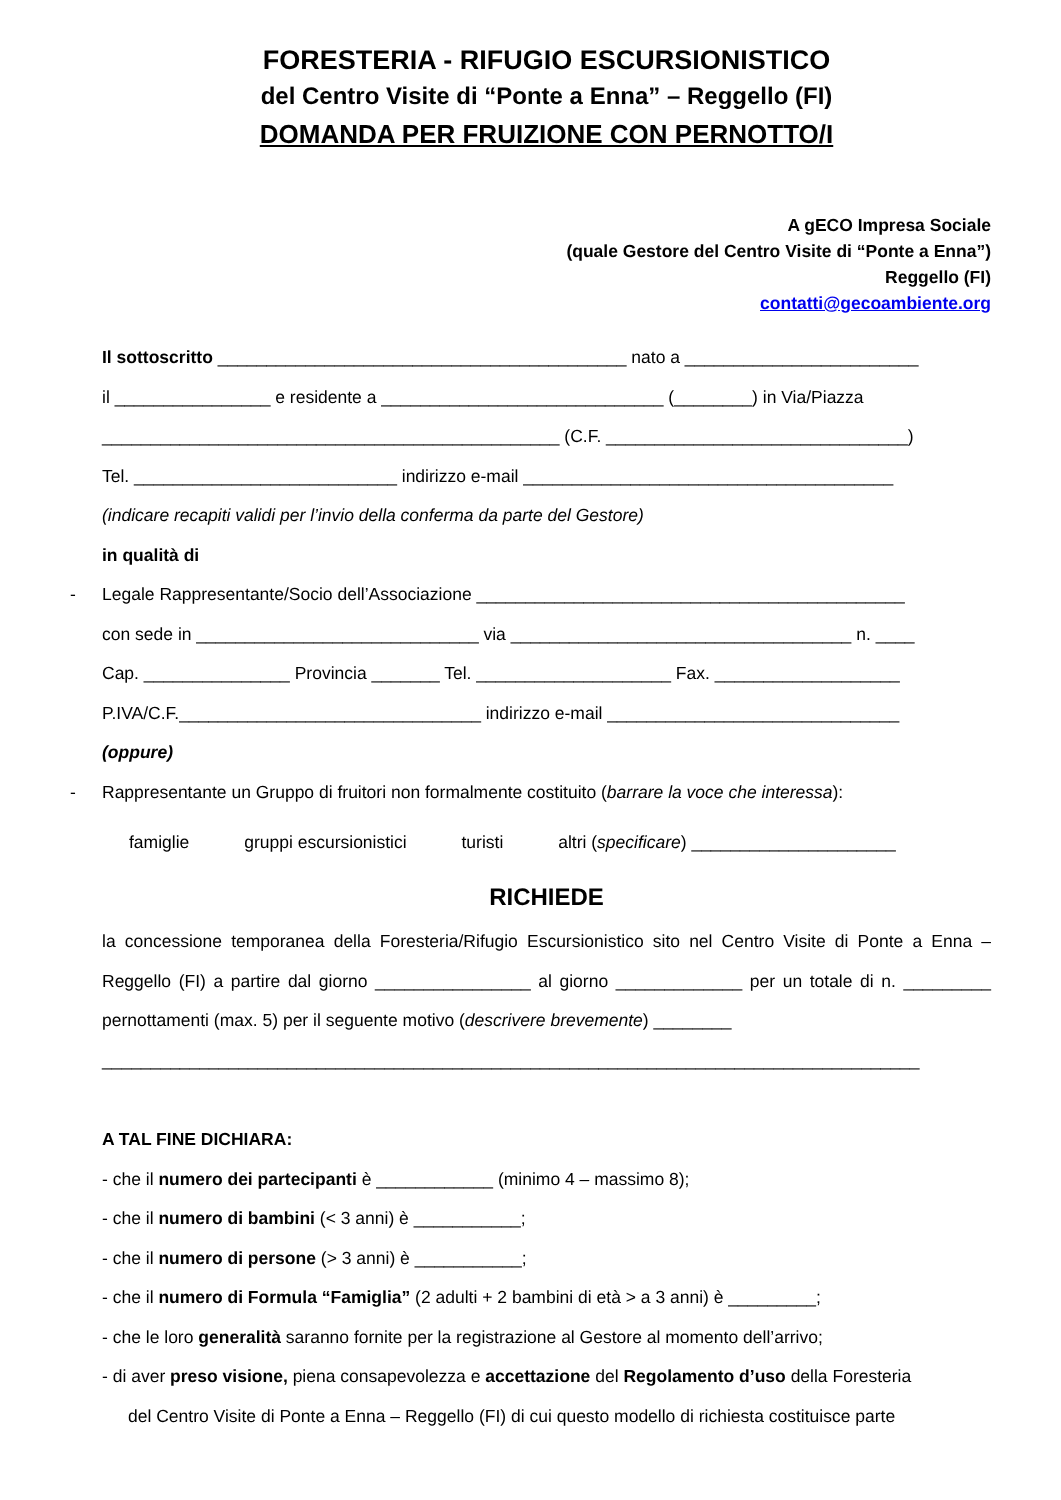FORESTERIA - RIFUGIO ESCURSIONISTICO
del Centro Visite di “Ponte a Enna” – Reggello (FI)
DOMANDA PER FRUIZIONE CON PERNOTTO/I
A gECO Impresa Sociale
(quale Gestore del Centro Visite di “Ponte a Enna”)
Reggello (FI)
contatti@gecoambiente.org
Il sottoscritto __________________________________________ nato a ________________________
il ________________ e residente a _____________________________ (________) in Via/Piazza
_______________________________________________ (C.F. _______________________________)
Tel. ___________________________ indirizzo e-mail ______________________________________
(indicare recapiti validi per l’invio della conferma da parte del Gestore)
in qualità di
- Legale Rappresentante/Socio dell’Associazione ____________________________________________
con sede in _____________________________ via ___________________________________ n. ____
Cap. _______________ Provincia _______ Tel. ____________________ Fax. ___________________
P.IVA/C.F._______________________________ indirizzo e-mail ______________________________
(oppure)
- Rappresentante un Gruppo di fruitori non formalmente costituito (barrare la voce che interessa):
famiglie gruppi escursionistici turisti altri (specificare) _____________________
RICHIEDE
la concessione temporanea della Foresteria/Rifugio Escursionistico sito nel Centro Visite di Ponte a Enna – Reggello (FI) a partire dal giorno ________________ al giorno _____________ per un totale di n. _________ pernottamenti (max. 5) per il seguente motivo (descrivere brevemente) ________
____________________________________________________________________________________
A TAL FINE DICHIARA:
- che il numero dei partecipanti è ____________ (minimo 4 – massimo 8);
- che il numero di bambini (< 3 anni) è ___________;
- che il numero di persone (> 3 anni) è ___________;
- che il numero di Formula “Famiglia” (2 adulti + 2 bambini di età > a 3 anni) è _________;
- che le loro generalità saranno fornite per la registrazione al Gestore al momento dell’arrivo;
- di aver preso visione, piena consapevolezza e accettazione del Regolamento d’uso della Foresteria
del Centro Visite di Ponte a Enna – Reggello (FI) di cui questo modello di richiesta costituisce parte